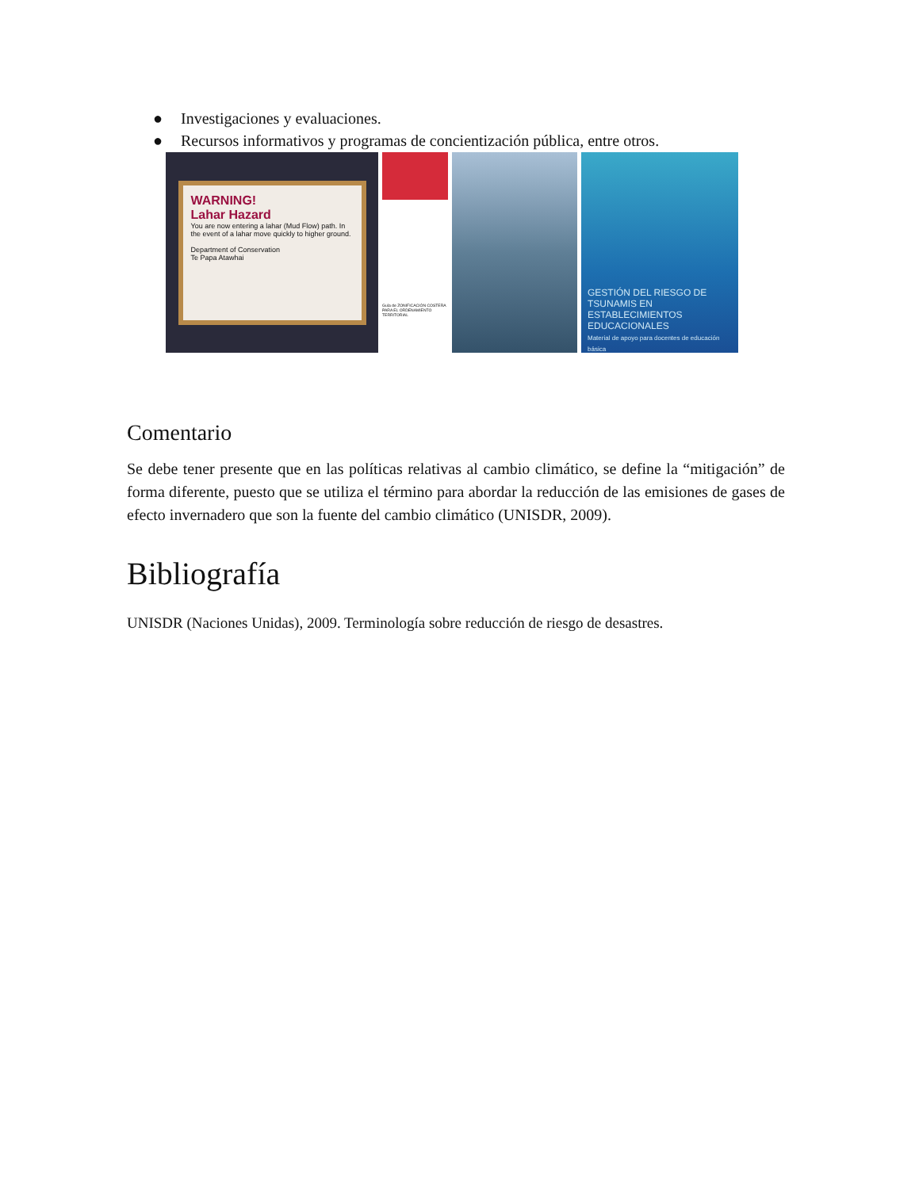● Investigaciones y evaluaciones.
● Recursos informativos y programas de concientización pública, entre otros.
WARNING!
Lahar Hazard
You are now entering a lahar (Mud Flow) path. In the event of a lahar move quickly to higher ground.
Department of Conservation
Te Papa Atawhai
Guía de ZONIFICACIÓN COSTERA PARA EL ORDENAMIENTO TERRITORIAL
GESTIÓN DEL RIESGO DE TSUNAMIS EN ESTABLECIMIENTOS EDUCACIONALES
Material de apoyo para docentes de educación básica
Comentario
Se debe tener presente que en las políticas relativas al cambio climático, se define la “mitigación” de forma diferente, puesto que se utiliza el término para abordar la reducción de las emisiones de gases de efecto invernadero que son la fuente del cambio climático (UNISDR, 2009).
Bibliografía
UNISDR (Naciones Unidas), 2009. Terminología sobre reducción de riesgo de desastres.